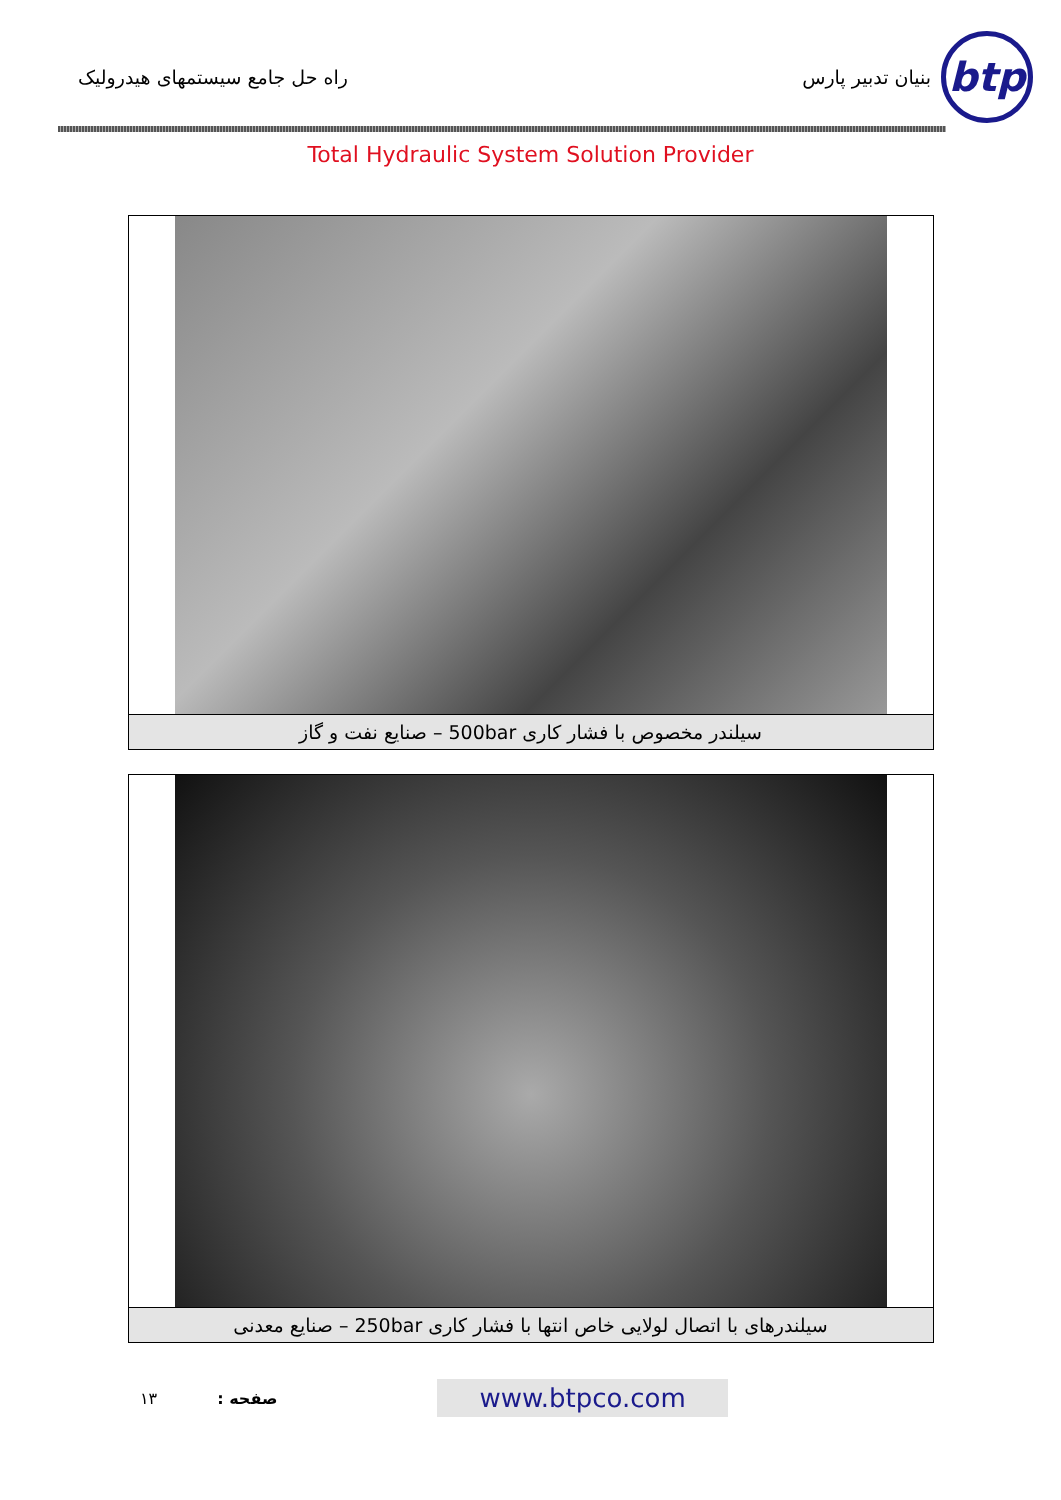btp
بنیان تدبیر پارس
راه حل جامع سیستمهای هیدرولیک
Total Hydraulic System Solution Provider
سیلندر مخصوص با فشار کاری 500bar – صنایع نفت و گاز
سیلندرهای با اتصال لولایی خاص انتها با فشار کاری 250bar – صنایع معدنی
۱۳ صفحه : www.btpco.com